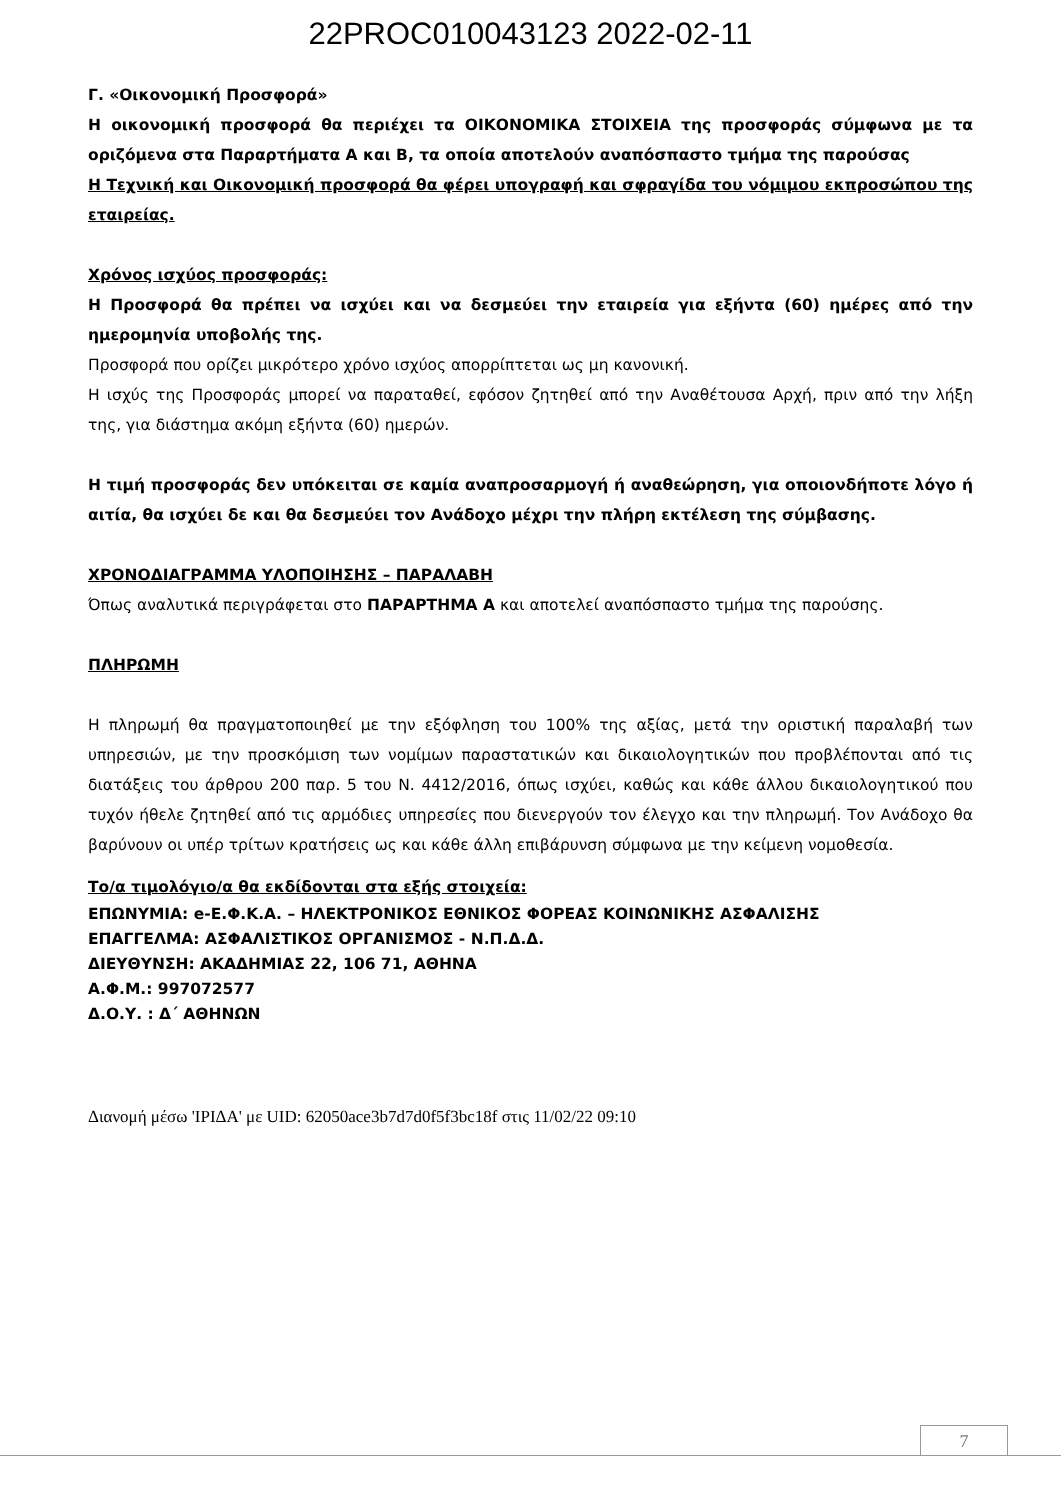22PROC010043123 2022-02-11
Γ. «Οικονομική Προσφορά»
Η οικονομική προσφορά θα περιέχει τα ΟΙΚΟΝΟΜΙΚΑ ΣΤΟΙΧΕΙΑ της προσφοράς σύμφωνα με τα οριζόμενα στα Παραρτήματα Α και Β, τα οποία αποτελούν αναπόσπαστο τμήμα της παρούσας
Η Τεχνική και Οικονομική προσφορά θα φέρει υπογραφή και σφραγίδα του νόμιμου εκπροσώπου της εταιρείας.
Χρόνος ισχύος προσφοράς:
Η Προσφορά θα πρέπει να ισχύει και να δεσμεύει την εταιρεία για εξήντα (60) ημέρες από την ημερομηνία υποβολής της.
Προσφορά που ορίζει μικρότερο χρόνο ισχύος απορρίπτεται ως μη κανονική.
Η ισχύς της Προσφοράς μπορεί να παραταθεί, εφόσον ζητηθεί από την Αναθέτουσα Αρχή, πριν από την λήξη της, για διάστημα ακόμη εξήντα (60) ημερών.
Η τιμή προσφοράς δεν υπόκειται σε καμία αναπροσαρμογή ή αναθεώρηση, για οποιονδήποτε λόγο ή αιτία, θα ισχύει δε και θα δεσμεύει τον Ανάδοχο μέχρι την πλήρη εκτέλεση της σύμβασης.
ΧΡΟΝΟΔΙΑΓΡΑΜΜΑ ΥΛΟΠΟΙΗΣΗΣ – ΠΑΡΑΛΑΒΗ
Όπως αναλυτικά περιγράφεται στο ΠΑΡΑΡΤΗΜΑ Α και αποτελεί αναπόσπαστο τμήμα της παρούσης.
ΠΛΗΡΩΜΗ
Η πληρωμή θα πραγματοποιηθεί με την εξόφληση του 100% της αξίας, μετά την οριστική παραλαβή των υπηρεσιών, με την προσκόμιση των νομίμων παραστατικών και δικαιολογητικών που προβλέπονται από τις διατάξεις του άρθρου 200 παρ. 5 του Ν. 4412/2016, όπως ισχύει, καθώς και κάθε άλλου δικαιολογητικού που τυχόν ήθελε ζητηθεί από τις αρμόδιες υπηρεσίες που διενεργούν τον έλεγχο και την πληρωμή. Τον Ανάδοχο θα βαρύνουν οι υπέρ τρίτων κρατήσεις ως και κάθε άλλη επιβάρυνση σύμφωνα με την κείμενη νομοθεσία.
Το/α τιμολόγιο/α θα εκδίδονται στα εξής στοιχεία:
ΕΠΩΝΥΜΙΑ: e-Ε.Φ.Κ.Α. – ΗΛΕΚΤΡΟΝΙΚΟΣ ΕΘΝΙΚΟΣ ΦΟΡΕΑΣ ΚΟΙΝΩΝΙΚΗΣ ΑΣΦΑΛΙΣΗΣ
ΕΠΑΓΓΕΛΜΑ: ΑΣΦΑΛΙΣΤΙΚΟΣ ΟΡΓΑΝΙΣΜΟΣ - Ν.Π.Δ.Δ.
ΔΙΕΥΘΥΝΣΗ: ΑΚΑΔΗΜΙΑΣ 22, 106 71, ΑΘΗΝΑ
Α.Φ.Μ.: 997072577
Δ.Ο.Υ. : Δ΄ ΑΘΗΝΩΝ
Διανομή μέσω 'ΙΡΙΔΑ' με UID: 62050ace3b7d7d0f5f3bc18f στις 11/02/22 09:10
7